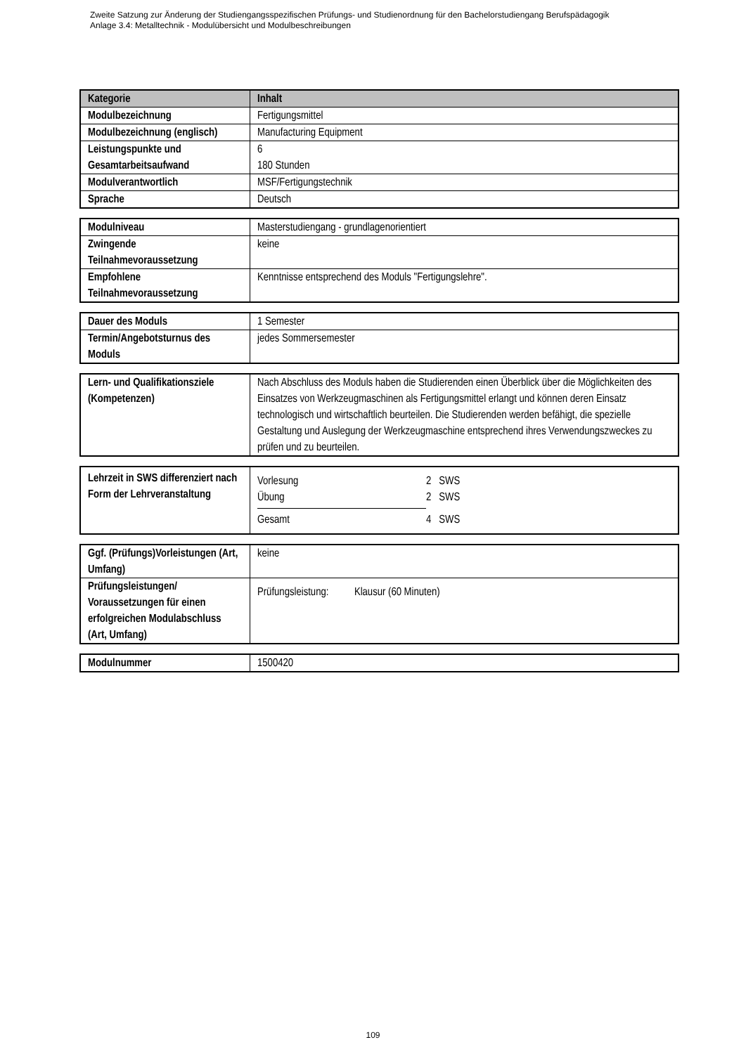Zweite Satzung zur Änderung der Studiengangsspezifischen Prüfungs- und Studienordnung für den Bachelorstudiengang Berufspädagogik
Anlage 3.4: Metalltechnik - Modulübersicht und Modulbeschreibungen
| Kategorie | Inhalt |
| --- | --- |
| Modulbezeichnung | Fertigungsmittel |
| Modulbezeichnung (englisch) | Manufacturing Equipment |
| Leistungspunkte und Gesamtarbeitsaufwand | 6 180 Stunden |
| Modulverantwortlich | MSF/Fertigungstechnik |
| Sprache | Deutsch |
| Modulniveau | Masterstudiengang - grundlagenorientiert |
| Zwingende Teilnahmevoraussetzung | keine |
| Empfohlene Teilnahmevoraussetzung | Kenntnisse entsprechend des Moduls "Fertigungslehre". |
| Dauer des Moduls | 1 Semester |
| Termin/Angebotsturnus des Moduls | jedes Sommersemester |
| Lern- und Qualifikationsziele (Kompetenzen) | Nach Abschluss des Moduls haben die Studierenden einen Überblick über die Möglichkeiten des Einsatzes von Werkzeugmaschinen als Fertigungsmittel erlangt und können deren Einsatz technologisch und wirtschaftlich beurteilen. Die Studierenden werden befähigt, die spezielle Gestaltung und Auslegung der Werkzeugmaschine entsprechend ihres Verwendungszweckes zu prüfen und zu beurteilen. |
| Lehrzeit in SWS differenziert nach Form der Lehrveranstaltung | / Vorlesung / 2 SWS / / Übung / 2 SWS / / Gesamt / 4 SWS / |
| Ggf. (Prüfungs)Vorleistungen (Art, Umfang) | keine |
| Prüfungsleistungen/ Voraussetzungen für einen erfolgreichen Modulabschluss (Art, Umfang) | Prüfungsleistung: Klausur (60 Minuten) |
| Modulnummer | 1500420 |
109